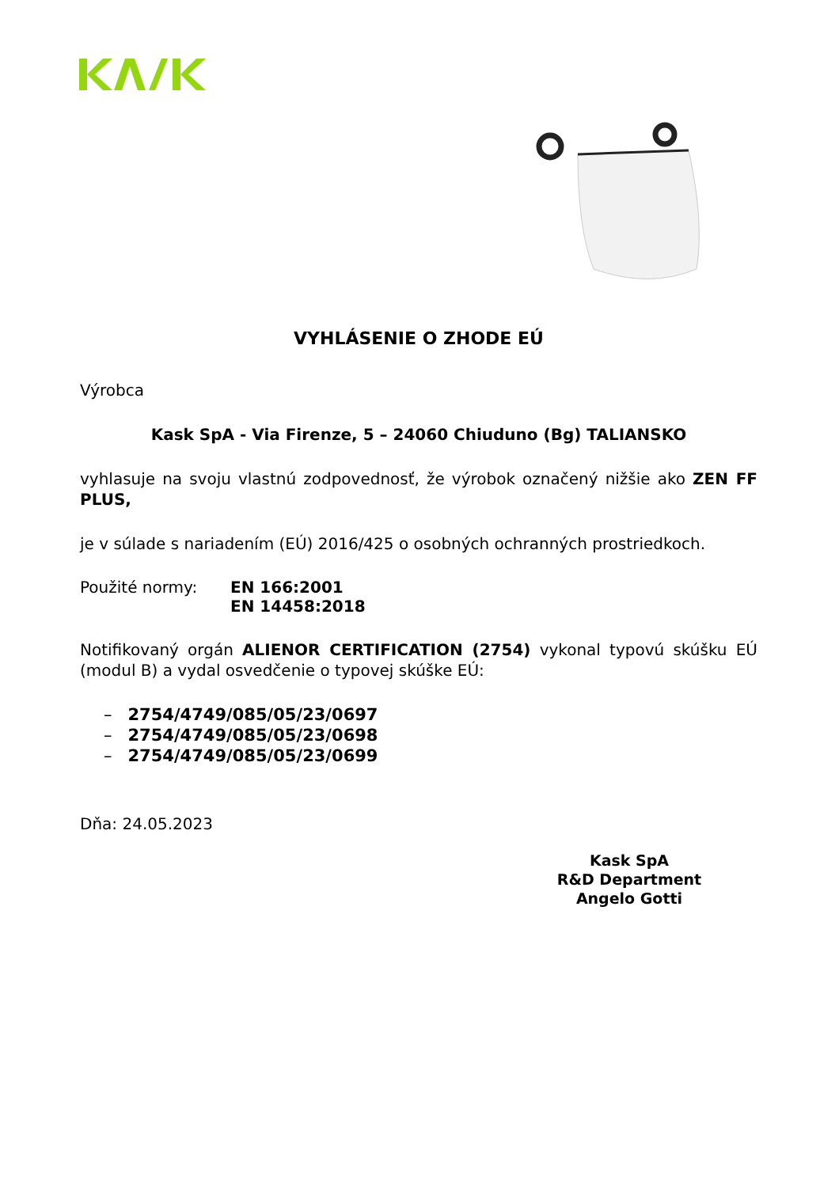VYHLÁSENIE O ZHODE EÚ
Výrobca
Kask SpA - Via Firenze, 5 – 24060 Chiuduno (Bg) TALIANSKO
vyhlasuje na svoju vlastnú zodpovednosť, že výrobok označený nižšie ako ZEN FF PLUS,
je v súlade s nariadením (EÚ) 2016/425 o osobných ochranných prostriedkoch.
Použité normy: EN 166:2001
EN 14458:2018
Notifikovaný orgán ALIENOR CERTIFICATION (2754) vykonal typovú skúšku EÚ (modul B) a vydal osvedčenie o typovej skúške EÚ:
– 2754/4749/085/05/23/0697
– 2754/4749/085/05/23/0698
– 2754/4749/085/05/23/0699
Dňa: 24.05.2023
Kask SpA
R&D Department
Angelo Gotti